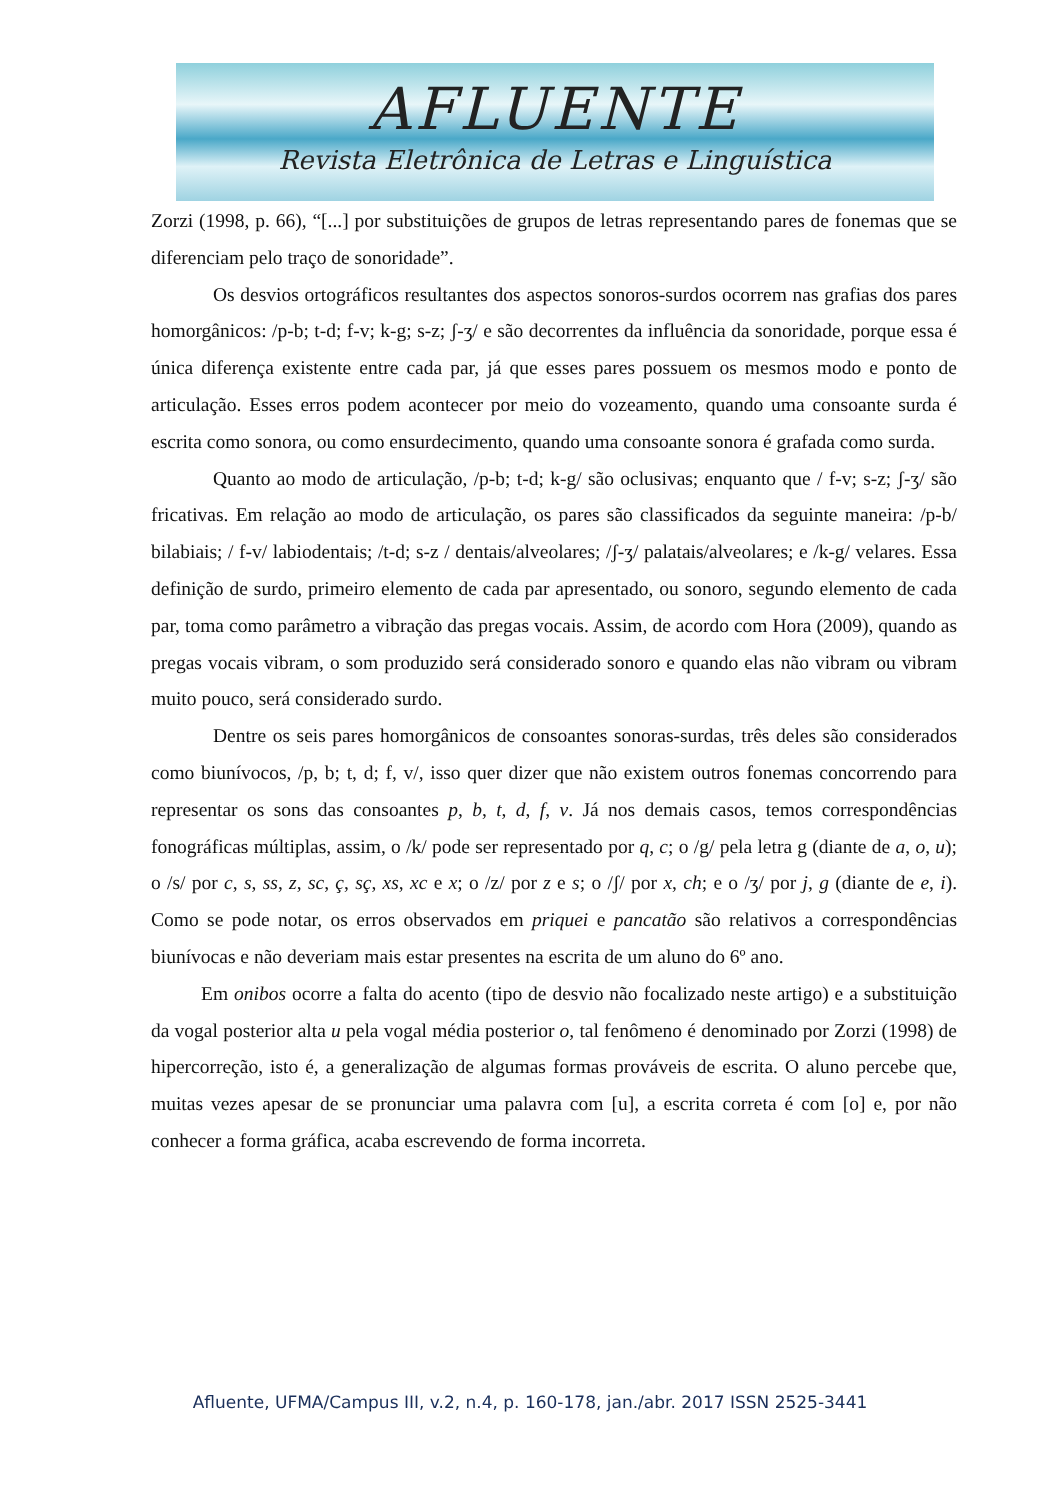AFLUENTE
Revista Eletrônica de Letras e Linguística
Zorzi (1998, p. 66), “[...] por substituições de grupos de letras representando pares de fonemas que se diferenciam pelo traço de sonoridade”.
Os desvios ortográficos resultantes dos aspectos sonoros-surdos ocorrem nas grafias dos pares homorgânicos: /p-b; t-d; f-v; k-g; s-z; ʃ-ʒ/ e são decorrentes da influência da sonoridade, porque essa é única diferença existente entre cada par, já que esses pares possuem os mesmos modo e ponto de articulação. Esses erros podem acontecer por meio do vozeamento, quando uma consoante surda é escrita como sonora, ou como ensurdecimento, quando uma consoante sonora é grafada como surda.
Quanto ao modo de articulação, /p-b; t-d; k-g/ são oclusivas; enquanto que / f-v; s-z; ʃ-ʒ/ são fricativas. Em relação ao modo de articulação, os pares são classificados da seguinte maneira: /p-b/ bilabiais; / f-v/ labiodentais; /t-d; s-z / dentais/alveolares; /ʃ-ʒ/ palatais/alveolares; e /k-g/ velares. Essa definição de surdo, primeiro elemento de cada par apresentado, ou sonoro, segundo elemento de cada par, toma como parâmetro a vibração das pregas vocais. Assim, de acordo com Hora (2009), quando as pregas vocais vibram, o som produzido será considerado sonoro e quando elas não vibram ou vibram muito pouco, será considerado surdo.
Dentre os seis pares homorgânicos de consoantes sonoras-surdas, três deles são considerados como biunívocos, /p, b; t, d; f, v/, isso quer dizer que não existem outros fonemas concorrendo para representar os sons das consoantes p, b, t, d, f, v. Já nos demais casos, temos correspondências fonográficas múltiplas, assim, o /k/ pode ser representado por q, c; o /g/ pela letra g (diante de a, o, u); o /s/ por c, s, ss, z, sc, ç, sç, xs, xc e x; o /z/ por z e s; o /ʃ/ por x, ch; e o /ʒ/ por j, g (diante de e, i). Como se pode notar, os erros observados em priquei e pancatão são relativos a correspondências biunívocas e não deveriam mais estar presentes na escrita de um aluno do 6º ano.
Em onibos ocorre a falta do acento (tipo de desvio não focalizado neste artigo) e a substituição da vogal posterior alta u pela vogal média posterior o, tal fenômeno é denominado por Zorzi (1998) de hipercorreção, isto é, a generalização de algumas formas prováveis de escrita. O aluno percebe que, muitas vezes apesar de se pronunciar uma palavra com [u], a escrita correta é com [o] e, por não conhecer a forma gráfica, acaba escrevendo de forma incorreta.
Afluente, UFMA/Campus III, v.2, n.4, p. 160-178, jan./abr. 2017 ISSN 2525-3441